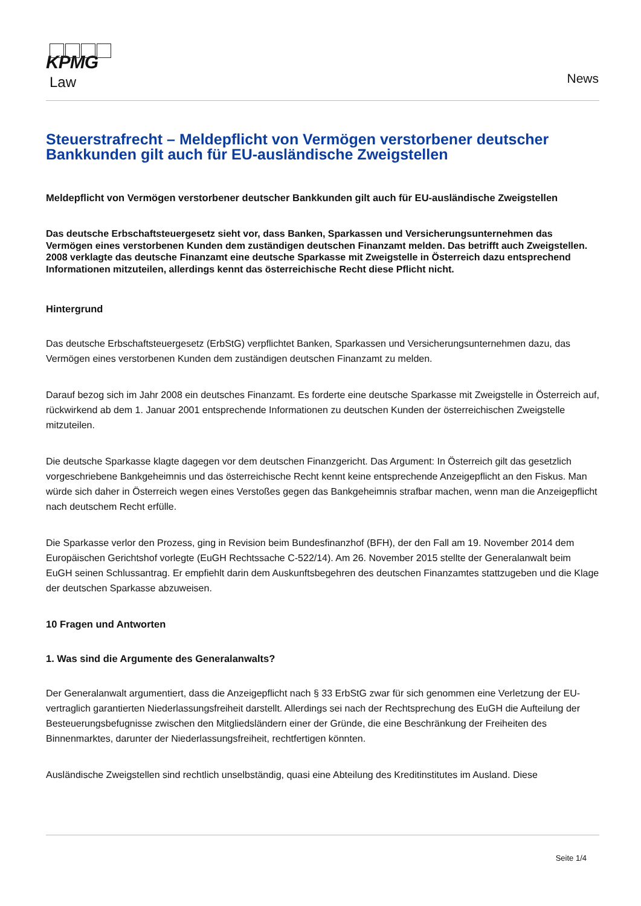KPMG
Law
News
Steuerstrafrecht – Meldepflicht von Vermögen verstorbener deutscher Bankkunden gilt auch für EU-ausländische Zweigstellen
Meldepflicht von Vermögen verstorbener deutscher Bankkunden gilt auch für EU-ausländische Zweigstellen
Das deutsche Erbschaftsteuergesetz sieht vor, dass Banken, Sparkassen und Versicherungsunternehmen das Vermögen eines verstorbenen Kunden dem zuständigen deutschen Finanzamt melden. Das betrifft auch Zweigstellen. 2008 verklagte das deutsche Finanzamt eine deutsche Sparkasse mit Zweigstelle in Österreich dazu entsprechend Informationen mitzuteilen, allerdings kennt das österreichische Recht diese Pflicht nicht.
Hintergrund
Das deutsche Erbschaftsteuergesetz (ErbStG) verpflichtet Banken, Sparkassen und Versicherungsunternehmen dazu, das Vermögen eines verstorbenen Kunden dem zuständigen deutschen Finanzamt zu melden.
Darauf bezog sich im Jahr 2008 ein deutsches Finanzamt. Es forderte eine deutsche Sparkasse mit Zweigstelle in Österreich auf, rückwirkend ab dem 1. Januar 2001 entsprechende Informationen zu deutschen Kunden der österreichischen Zweigstelle mitzuteilen.
Die deutsche Sparkasse klagte dagegen vor dem deutschen Finanzgericht. Das Argument: In Österreich gilt das gesetzlich vorgeschriebene Bankgeheimnis und das österreichische Recht kennt keine entsprechende Anzeigepflicht an den Fiskus. Man würde sich daher in Österreich wegen eines Verstoßes gegen das Bankgeheimnis strafbar machen, wenn man die Anzeigepflicht nach deutschem Recht erfülle.
Die Sparkasse verlor den Prozess, ging in Revision beim Bundesfinanzhof (BFH), der den Fall am 19. November 2014 dem Europäischen Gerichtshof vorlegte (EuGH Rechtssache C-522/14). Am 26. November 2015 stellte der Generalanwalt beim EuGH seinen Schlussantrag. Er empfiehlt darin dem Auskunftsbegehren des deutschen Finanzamtes stattzugeben und die Klage der deutschen Sparkasse abzuweisen.
10 Fragen und Antworten
1. Was sind die Argumente des Generalanwalts?
Der Generalanwalt argumentiert, dass die Anzeigepflicht nach § 33 ErbStG zwar für sich genommen eine Verletzung der EU-vertraglich garantierten Niederlassungsfreiheit darstellt. Allerdings sei nach der Rechtsprechung des EuGH die Aufteilung der Besteuerungsbefugnisse zwischen den Mitgliedsländern einer der Gründe, die eine Beschränkung der Freiheiten des Binnenmarktes, darunter der Niederlassungsfreiheit, rechtfertigen könnten.
Ausländische Zweigstellen sind rechtlich unselbständig, quasi eine Abteilung des Kreditinstitutes im Ausland. Diese
Seite 1/4